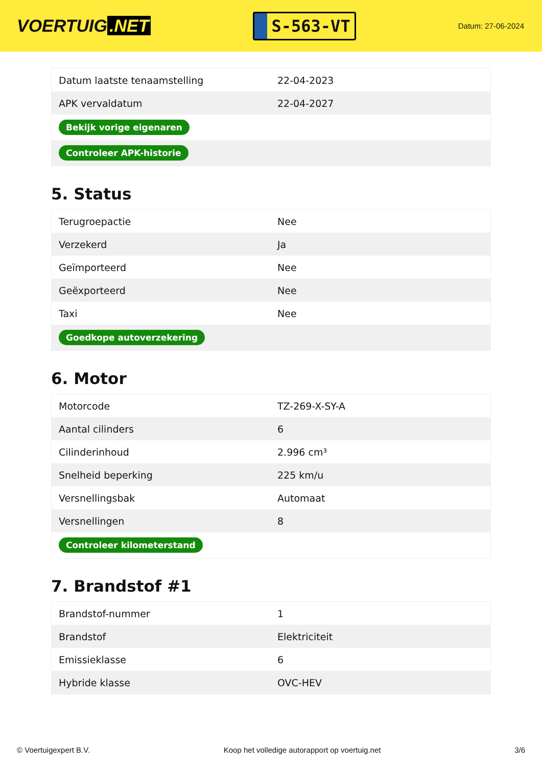VOERTUIG.NET
S-563-VT
Datum: 27-06-2024
| Datum laatste tenaamstelling | 22-04-2023 |
| APK vervaldatum | 22-04-2027 |
| Bekijk vorige eigenaren | |
| Controleer APK-historie | |
5. Status
| Terugroepactie | Nee |
| Verzekerd | Ja |
| Geïmporteerd | Nee |
| Geëxporteerd | Nee |
| Taxi | Nee |
| Goedkope autoverzekering | |
6. Motor
| Motorcode | TZ-269-X-SY-A |
| Aantal cilinders | 6 |
| Cilinderinhoud | 2.996 cm³ |
| Snelheid beperking | 225 km/u |
| Versnellingsbak | Automaat |
| Versnellingen | 8 |
| Controleer kilometerstand | |
7. Brandstof #1
| Brandstof-nummer | 1 |
| Brandstof | Elektriciteit |
| Emissieklasse | 6 |
| Hybride klasse | OVC-HEV |
© Voertuigexpert B.V. Koop het volledige autorapport op voertuig.net 3/6